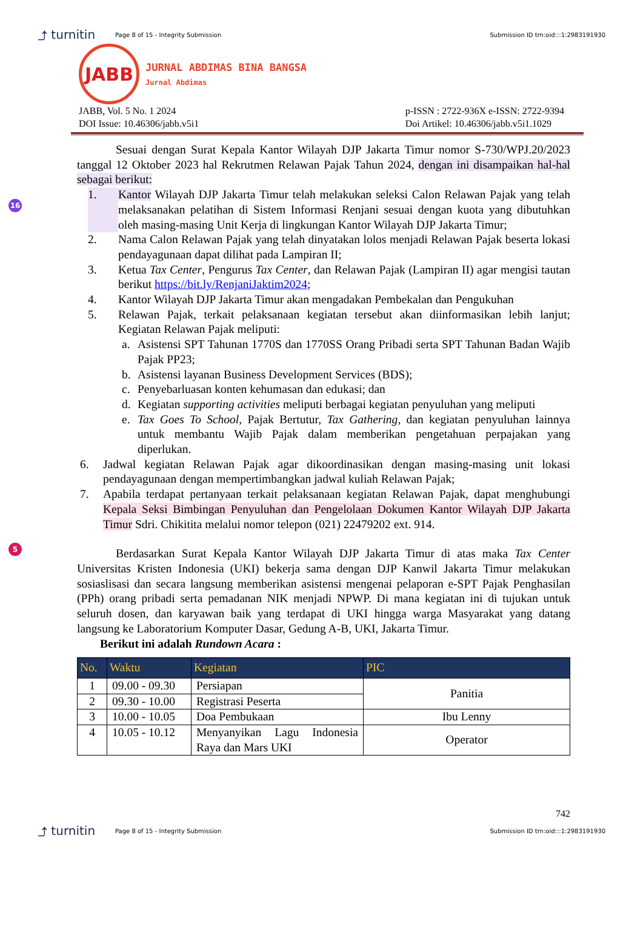⤴ turnitin Page 8 of 15 - Integrity Submission Submission ID trn:oid:::1:2983191930
JABB
JURNAL ABDIMAS BINA BANGSA
Jurnal Abdimas
JABB, Vol. 5 No. 1 2024
DOI Issue: 10.46306/jabb.v5i1
p-ISSN : 2722-936X e-ISSN: 2722-9394
Doi Artikel: 10.46306/jabb.v5i1.1029
16
5
Sesuai dengan Surat Kepala Kantor Wilayah DJP Jakarta Timur nomor S-730/WPJ.20/2023 tanggal 12 Oktober 2023 hal Rekrutmen Relawan Pajak Tahun 2024, dengan ini disampaikan hal-hal sebagai berikut:
1. Kantor Wilayah DJP Jakarta Timur telah melakukan seleksi Calon Relawan Pajak yang telah melaksanakan pelatihan di Sistem Informasi Renjani sesuai dengan kuota yang dibutuhkan oleh masing-masing Unit Kerja di lingkungan Kantor Wilayah DJP Jakarta Timur;
2. Nama Calon Relawan Pajak yang telah dinyatakan lolos menjadi Relawan Pajak beserta lokasi pendayagunaan dapat dilihat pada Lampiran II;
3. Ketua Tax Center, Pengurus Tax Center, dan Relawan Pajak (Lampiran II) agar mengisi tautan berikut https://bit.ly/RenjaniJaktim2024;
4. Kantor Wilayah DJP Jakarta Timur akan mengadakan Pembekalan dan Pengukuhan
5. Relawan Pajak, terkait pelaksanaan kegiatan tersebut akan diinformasikan lebih lanjut; Kegiatan Relawan Pajak meliputi:
a. Asistensi SPT Tahunan 1770S dan 1770SS Orang Pribadi serta SPT Tahunan Badan Wajib Pajak PP23;
b. Asistensi layanan Business Development Services (BDS);
c. Penyebarluasan konten kehumasan dan edukasi; dan
d. Kegiatan supporting activities meliputi berbagai kegiatan penyuluhan yang meliputi
e. Tax Goes To School, Pajak Bertutur, Tax Gathering, dan kegiatan penyuluhan lainnya untuk membantu Wajib Pajak dalam memberikan pengetahuan perpajakan yang diperlukan.
6. Jadwal kegiatan Relawan Pajak agar dikoordinasikan dengan masing-masing unit lokasi pendayagunaan dengan mempertimbangkan jadwal kuliah Relawan Pajak;
7. Apabila terdapat pertanyaan terkait pelaksanaan kegiatan Relawan Pajak, dapat menghubungi Kepala Seksi Bimbingan Penyuluhan dan Pengelolaan Dokumen Kantor Wilayah DJP Jakarta Timur Sdri. Chikitita melalui nomor telepon (021) 22479202 ext. 914.
Berdasarkan Surat Kepala Kantor Wilayah DJP Jakarta Timur di atas maka Tax Center Universitas Kristen Indonesia (UKI) bekerja sama dengan DJP Kanwil Jakarta Timur melakukan sosiaslisasi dan secara langsung memberikan asistensi mengenai pelaporan e-SPT Pajak Penghasilan (PPh) orang pribadi serta pemadanan NIK menjadi NPWP. Di mana kegiatan ini di tujukan untuk seluruh dosen, dan karyawan baik yang terdapat di UKI hingga warga Masyarakat yang datang langsung ke Laboratorium Komputer Dasar, Gedung A-B, UKI, Jakarta Timur.
Berikut ini adalah Rundown Acara :
| No. | Waktu | Kegiatan | PIC |
| --- | --- | --- | --- |
| 1 | 09.00 - 09.30 | Persiapan | Panitia |
| 2 | 09.30 - 10.00 | Registrasi Peserta | |
| 3 | 10.00 - 10.05 | Doa Pembukaan | Ibu Lenny |
| 4 | 10.05 - 10.12 | Menyanyikan Lagu Indonesia Raya dan Mars UKI | Operator |
742
⤴ turnitin Page 8 of 15 - Integrity Submission Submission ID trn:oid:::1:2983191930